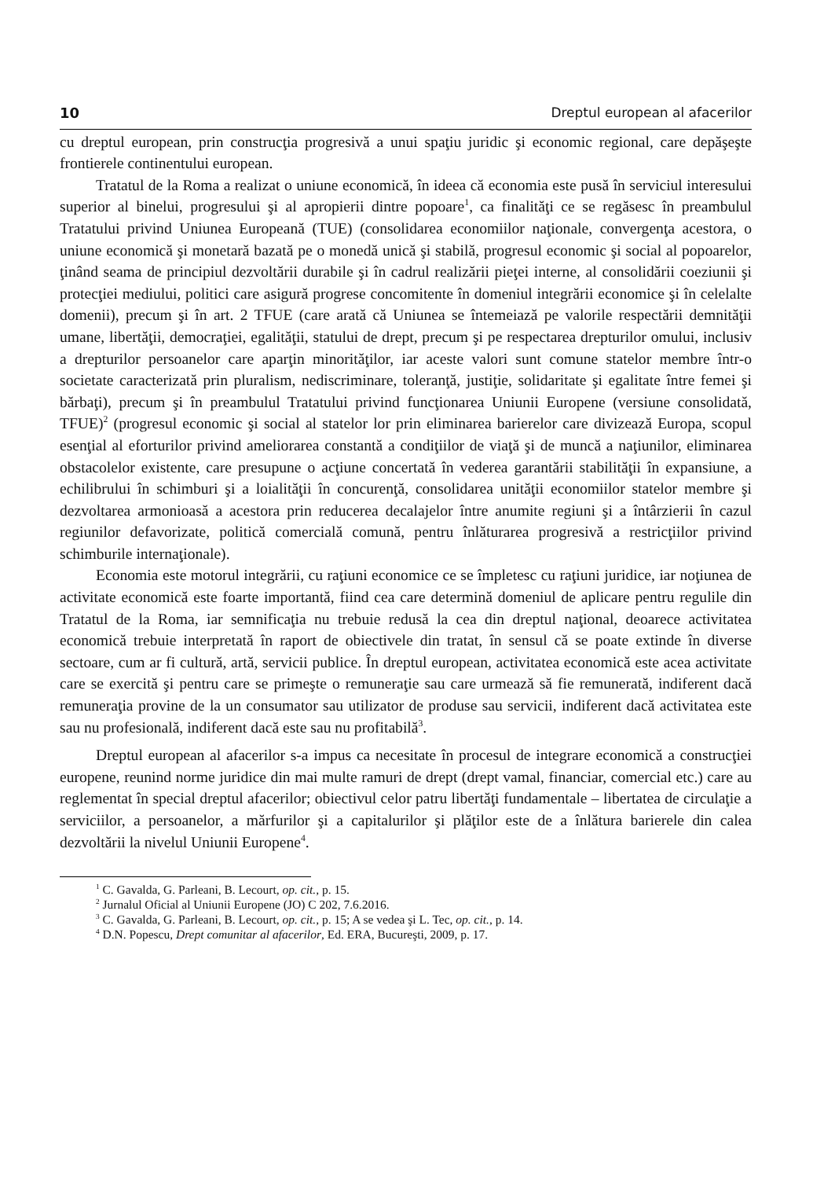10 Dreptul european al afacerilor
cu dreptul european, prin construcţia progresivă a unui spaţiu juridic şi economic regional, care depăşeşte frontierele continentului european.
Tratatul de la Roma a realizat o uniune economică, în ideea că economia este pusă în serviciul interesului superior al binelui, progresului şi al apropierii dintre popoare<sup>1</sup>, ca finalităţi ce se regăsesc în preambulul Tratatului privind Uniunea Europeană (TUE) (consolidarea economiilor naţionale, convergenţa acestora, o uniune economică şi monetară bazată pe o monedă unică şi stabilă, progresul economic şi social al popoarelor, ţinând seama de principiul dezvoltării durabile şi în cadrul realizării pieţei interne, al consolidării coeziunii şi protecţiei mediului, politici care asigură progrese concomitente în domeniul integrării economice şi în celelalte domenii), precum şi în art. 2 TFUE (care arată că Uniunea se întemeiază pe valorile respectării demnităţii umane, libertăţii, democraţiei, egalităţii, statului de drept, precum şi pe respectarea drepturilor omului, inclusiv a drepturilor persoanelor care aparţin minorităţilor, iar aceste valori sunt comune statelor membre într-o societate caracterizată prin pluralism, nediscriminare, toleranţă, justiţie, solidaritate şi egalitate între femei şi bărbaţi), precum şi în preambulul Tratatului privind funcţionarea Uniunii Europene (versiune consolidată, TFUE)<sup>2</sup> (progresul economic şi social al statelor lor prin eliminarea barierelor care divizează Europa, scopul esenţial al eforturilor privind ameliorarea constantă a condiţiilor de viaţă şi de muncă a naţiunilor, eliminarea obstacolelor existente, care presupune o acţiune concertată în vederea garantării stabilităţii în expansiune, a echilibrului în schimburi şi a loialităţii în concurenţă, consolidarea unităţii economiilor statelor membre şi dezvoltarea armonioasă a acestora prin reducerea decalajelor între anumite regiuni şi a întârzierii în cazul regiunilor defavorizate, politică comercială comună, pentru înlăturarea progresivă a restricţiilor privind schimburile internaţionale).
Economia este motorul integrării, cu raţiuni economice ce se împletesc cu raţiuni juridice, iar noţiunea de activitate economică este foarte importantă, fiind cea care determină domeniul de aplicare pentru regulile din Tratatul de la Roma, iar semnificaţia nu trebuie redusă la cea din dreptul naţional, deoarece activitatea economică trebuie interpretată în raport de obiectivele din tratat, în sensul că se poate extinde în diverse sectoare, cum ar fi cultură, artă, servicii publice. În dreptul european, activitatea economică este acea activitate care se exercită şi pentru care se primeşte o remuneraţie sau care urmează să fie remunerată, indiferent dacă remuneraţia provine de la un consumator sau utilizator de produse sau servicii, indiferent dacă activitatea este sau nu profesională, indiferent dacă este sau nu profitabilă<sup>3</sup>.
Dreptul european al afacerilor s-a impus ca necesitate în procesul de integrare economică a construcţiei europene, reunind norme juridice din mai multe ramuri de drept (drept vamal, financiar, comercial etc.) care au reglementat în special dreptul afacerilor; obiectivul celor patru libertăţi fundamentale – libertatea de circulaţie a serviciilor, a persoanelor, a mărfurilor şi a capitalurilor şi plăţilor este de a înlătura barierele din calea dezvoltării la nivelul Uniunii Europene<sup>4</sup>.
<sup>1</sup> C. Gavalda, G. Parleani, B. Lecourt, op. cit., p. 15.
<sup>2</sup> Jurnalul Oficial al Uniunii Europene (JO) C 202, 7.6.2016.
<sup>3</sup> C. Gavalda, G. Parleani, B. Lecourt, op. cit., p. 15; A se vedea şi L. Tec, op. cit., p. 14.
<sup>4</sup> D.N. Popescu, Drept comunitar al afacerilor, Ed. ERA, Bucureşti, 2009, p. 17.